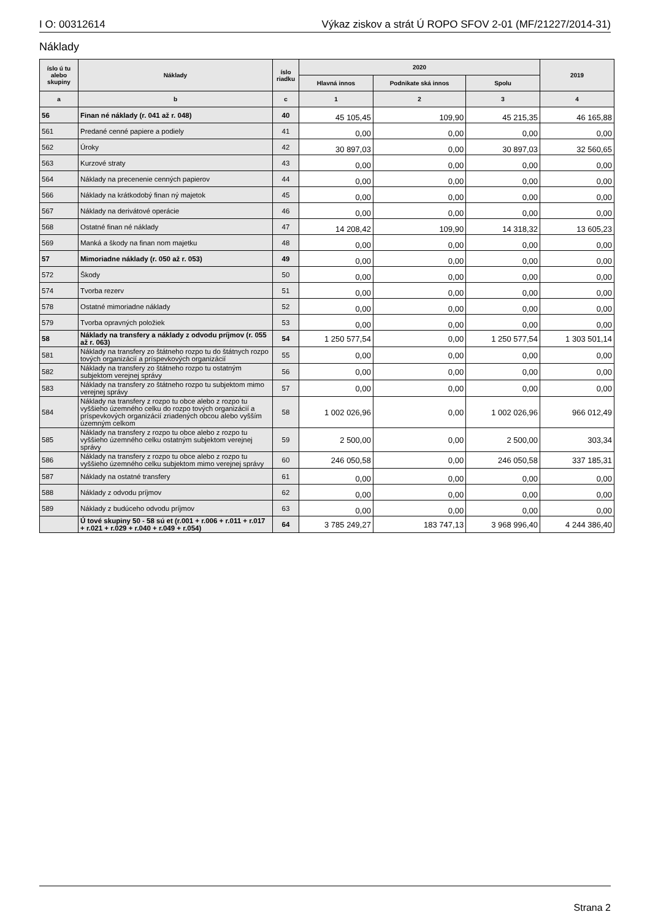I O: 00312614 Výkaz ziskov a strát Ú ROPO SFOV 2-01 (MF/21227/2014-31)
Náklady
| íslo ú tu alebo skupiny | Náklady | íslo riadku | 2020 | | | 2019 |
| --- | --- | --- | --- | --- | --- | --- |
| | | | Hlavná innos | Podnikate ská innos | Spolu | |
| a | b | c | 1 | 2 | 3 | 4 |
| 56 | Finan né náklady (r. 041 až r. 048) | 40 | 45 105,45 | 109,90 | 45 215,35 | 46 165,88 |
| 561 | Predané cenné papiere a podiely | 41 | 0,00 | 0,00 | 0,00 | 0,00 |
| 562 | Úroky | 42 | 30 897,03 | 0,00 | 30 897,03 | 32 560,65 |
| 563 | Kurzové straty | 43 | 0,00 | 0,00 | 0,00 | 0,00 |
| 564 | Náklady na precenenie cenných papierov | 44 | 0,00 | 0,00 | 0,00 | 0,00 |
| 566 | Náklady na krátkodobý finan ný majetok | 45 | 0,00 | 0,00 | 0,00 | 0,00 |
| 567 | Náklady na derivátové operácie | 46 | 0,00 | 0,00 | 0,00 | 0,00 |
| 568 | Ostatné finan né náklady | 47 | 14 208,42 | 109,90 | 14 318,32 | 13 605,23 |
| 569 | Manká a škody na finan nom majetku | 48 | 0,00 | 0,00 | 0,00 | 0,00 |
| 57 | Mimoriadne náklady (r. 050 až r. 053) | 49 | 0,00 | 0,00 | 0,00 | 0,00 |
| 572 | Škody | 50 | 0,00 | 0,00 | 0,00 | 0,00 |
| 574 | Tvorba rezerv | 51 | 0,00 | 0,00 | 0,00 | 0,00 |
| 578 | Ostatné mimoriadne náklady | 52 | 0,00 | 0,00 | 0,00 | 0,00 |
| 579 | Tvorba opravných položiek | 53 | 0,00 | 0,00 | 0,00 | 0,00 |
| 58 | Náklady na transfery a náklady z odvodu príjmov (r. 055 až r. 063) | 54 | 1 250 577,54 | 0,00 | 1 250 577,54 | 1 303 501,14 |
| 581 | Náklady na transfery zo štátneho rozpo tu do štátnych rozpo tových organizácií a príspevkových organizácií | 55 | 0,00 | 0,00 | 0,00 | 0,00 |
| 582 | Náklady na transfery zo štátneho rozpo tu ostatným subjektom verejnej správy | 56 | 0,00 | 0,00 | 0,00 | 0,00 |
| 583 | Náklady na transfery zo štátneho rozpo tu subjektom mimo verejnej správy | 57 | 0,00 | 0,00 | 0,00 | 0,00 |
| 584 | Náklady na transfery z rozpo tu obce alebo z rozpo tu vyššieho územného celku do rozpo tových organizácií a príspevkových organizácií zriadených obcou alebo vyšším územným celkom | 58 | 1 002 026,96 | 0,00 | 1 002 026,96 | 966 012,49 |
| 585 | Náklady na transfery z rozpo tu obce alebo z rozpo tu vyššieho územného celku ostatným subjektom verejnej správy | 59 | 2 500,00 | 0,00 | 2 500,00 | 303,34 |
| 586 | Náklady na transfery z rozpo tu obce alebo z rozpo tu vyššieho územného celku subjektom mimo verejnej správy | 60 | 246 050,58 | 0,00 | 246 050,58 | 337 185,31 |
| 587 | Náklady na ostatné transfery | 61 | 0,00 | 0,00 | 0,00 | 0,00 |
| 588 | Náklady z odvodu príjmov | 62 | 0,00 | 0,00 | 0,00 | 0,00 |
| 589 | Náklady z budúceho odvodu príjmov | 63 | 0,00 | 0,00 | 0,00 | 0,00 |
| | Ú tové skupiny 50 - 58 sú et (r.001 + r.006 + r.011 + r.017 + r.021 + r.029 + r.040 + r.049 + r.054) | 64 | 3 785 249,27 | 183 747,13 | 3 968 996,40 | 4 244 386,40 |
Strana 2